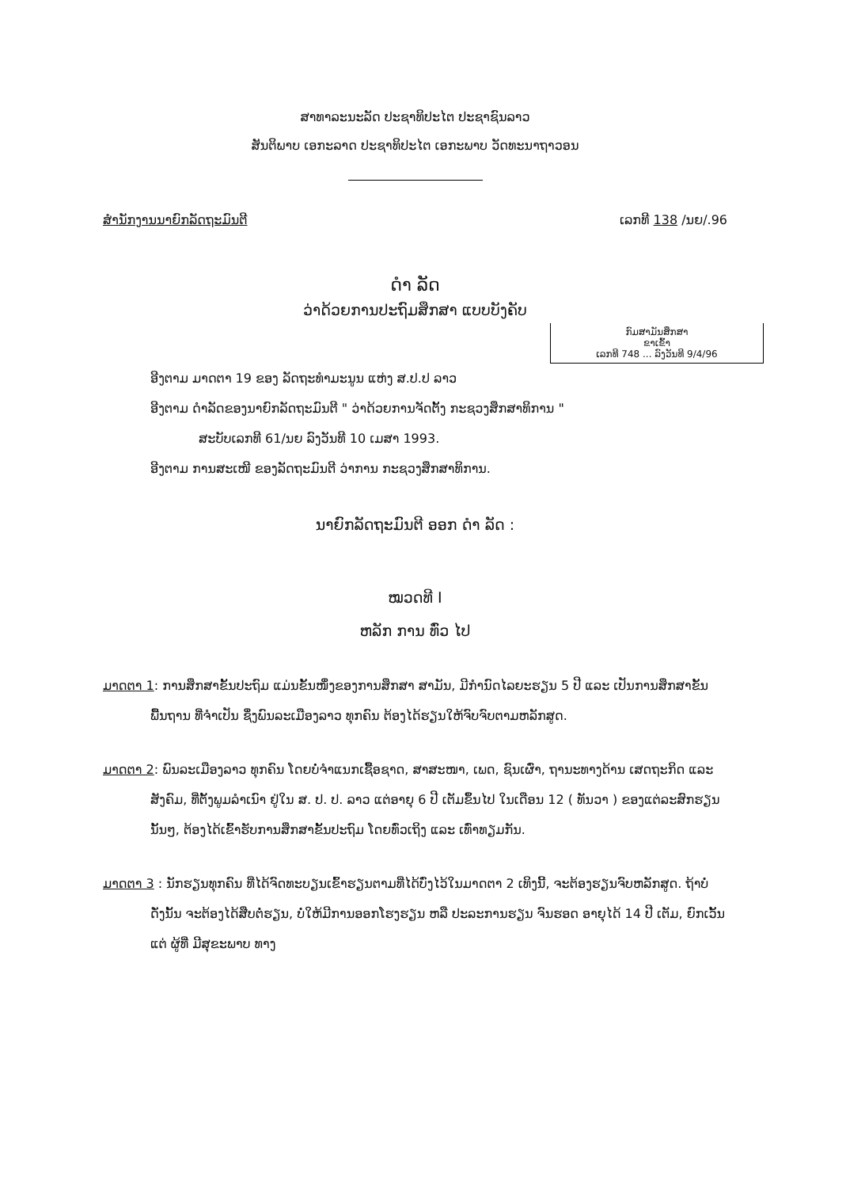ສາທາລະນະລັດ ປະຊາທິປະໄຕ ປະຊາຊົນລາວ
ສັນຕິພາບ ເອກະລາດ ປະຊາທິປະໄຕ ເອກະພາບ ວັດທະນາຖາວອນ
ສຳນັກງານນາຍົກລັດຖະມົນຕີ ເລກທີ 138 /ນຍ/.96
ດຳ ລັດ
ວ່າດ້ວຍການປະຖົມສຶກສາ ແບບບັງຄັບ
ກົມສາມັນສຶກສາ
ຂາເຂົ້າ
ເລກທີ 748 ... ລົງວັນທີ 9/4/96
ອີງຕາມ ມາດຕາ 19 ຂອງ ລັດຖະທຳມະນູນ ແຫ່ງ ສ.ປ.ປ ລາວ
ອີງຕາມ ດຳລັດຂອງນາຍົກລັດຖະມົນຕີ " ວ່າດ້ວຍການຈັດຕັ້ງ ກະຊວງສຶກສາທິການ "
ສະບັບເລກທີ 61/ນຍ ລົງວັນທີ 10 ເມສາ 1993.
ອີງຕາມ ການສະເໜີ ຂອງລັດຖະມົນຕີ ວ່າການ ກະຊວງສຶກສາທິການ.
ນາຍົກລັດຖະມົນຕີ ອອກ ດຳ ລັດ :
ໝວດທີ I
ຫລັກ ການ ທົ່ວ ໄປ
ມາດຕາ 1: ການສຶກສາຂັ້ນປະຖົມ ແມ່ນຂັ້ນໜຶ່ງຂອງການສຶກສາ ສາມັນ, ມີກຳນົດໄລຍະຮຽນ 5 ປີ ແລະ ເປັນການສຶກສາຂັ້ນພື້ນຖານ ທີ່ຈຳເປັນ ຊຶ່ງພົນລະເມືອງລາວ ທຸກຄົນ ຕ້ອງໄດ້ຮຽນໃຫ້ຈົບຈົບຕາມຫລັກສູດ.
ມາດຕາ 2: ພົນລະເມືອງລາວ ທຸກຄົນ ໂດຍບໍ່ຈຳແນກເຊື້ອຊາດ, ສາສະໜາ, ເພດ, ຊົນເຜົ່າ, ຖານະທາງດ້ານ ເສດຖະກິດ ແລະ ສັງຄົມ, ທີ່ຕັ້ງພູມລຳເນົາ ຢູ່ໃນ ສ. ປ. ປ. ລາວ ແຕ່ອາຍຸ 6 ປີ ເຕັມຂຶ້ນໄປ ໃນເດືອນ 12 ( ທັນວາ ) ຂອງແຕ່ລະສົກຮຽນນັ້ນໆ, ຕ້ອງໄດ້ເຂົ້າຮັບການສຶກສາຂັ້ນປະຖົມ ໂດຍທົ່ວເຖິງ ແລະ ເທົ່າທຽມກັນ.
ມາດຕາ 3 : ນັກຮຽນທຸກຄົນ ທີ່ໄດ້ຈົດທະບຽນເຂົ້າຮຽນຕາມທີ່ໄດ້ບົ່ງໄວ້ໃນມາດຕາ 2 ເທິງນີ້, ຈະຕ້ອງຮຽນຈົບຫລັກສູດ. ຖ້າບໍ່ ດັ່ງນັ້ນ ຈະຕ້ອງໄດ້ສືບຕໍ່ຮຽນ, ບໍ່ໃຫ້ມີການອອກໂຮງຮຽນ ຫລື ປະລະການຮຽນ ຈົນຮອດ ອາຍຸໄດ້ 14 ປີ ເຕັມ, ຍົກເວັ້ນແຕ່ ຜູ້ທີ່ ມີສຸຂະພາບ ທາງ